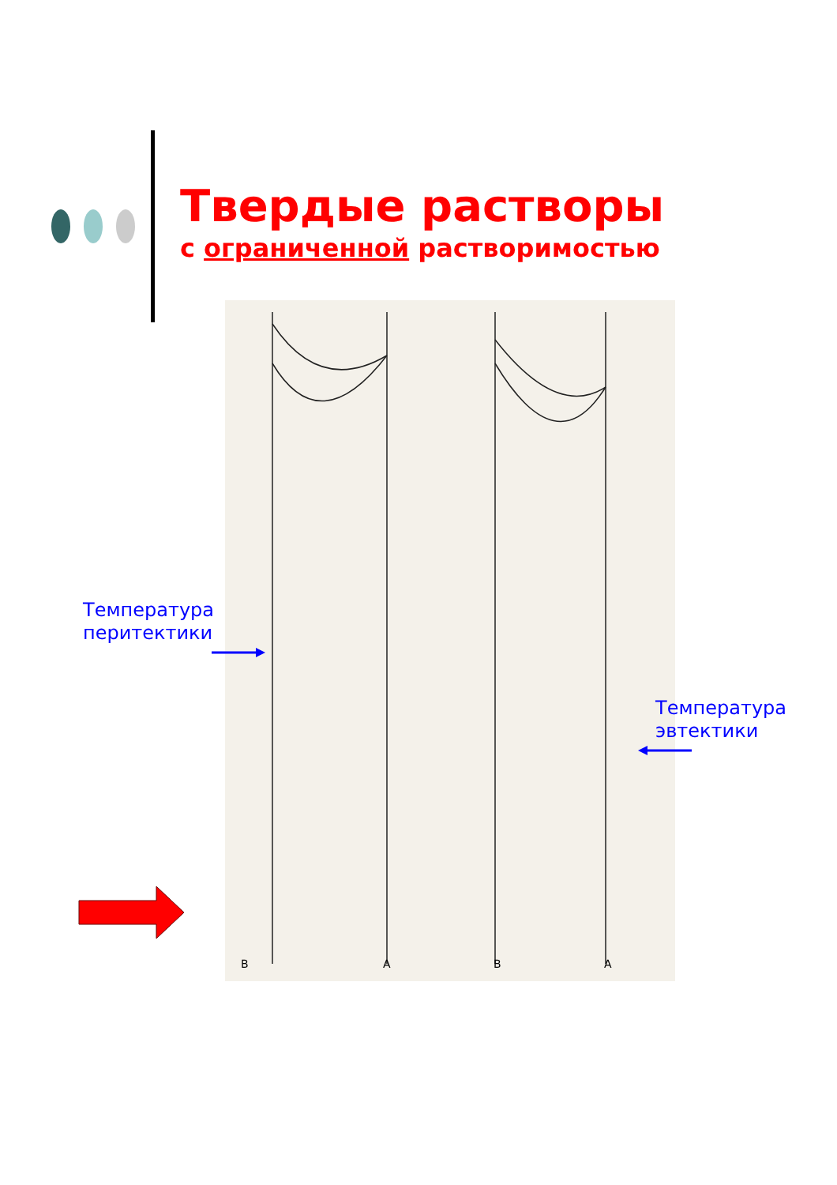Твердые растворы
с ограниченной растворимостью
B
A
B
A
Температура
перитектики
Температура
эвтектики